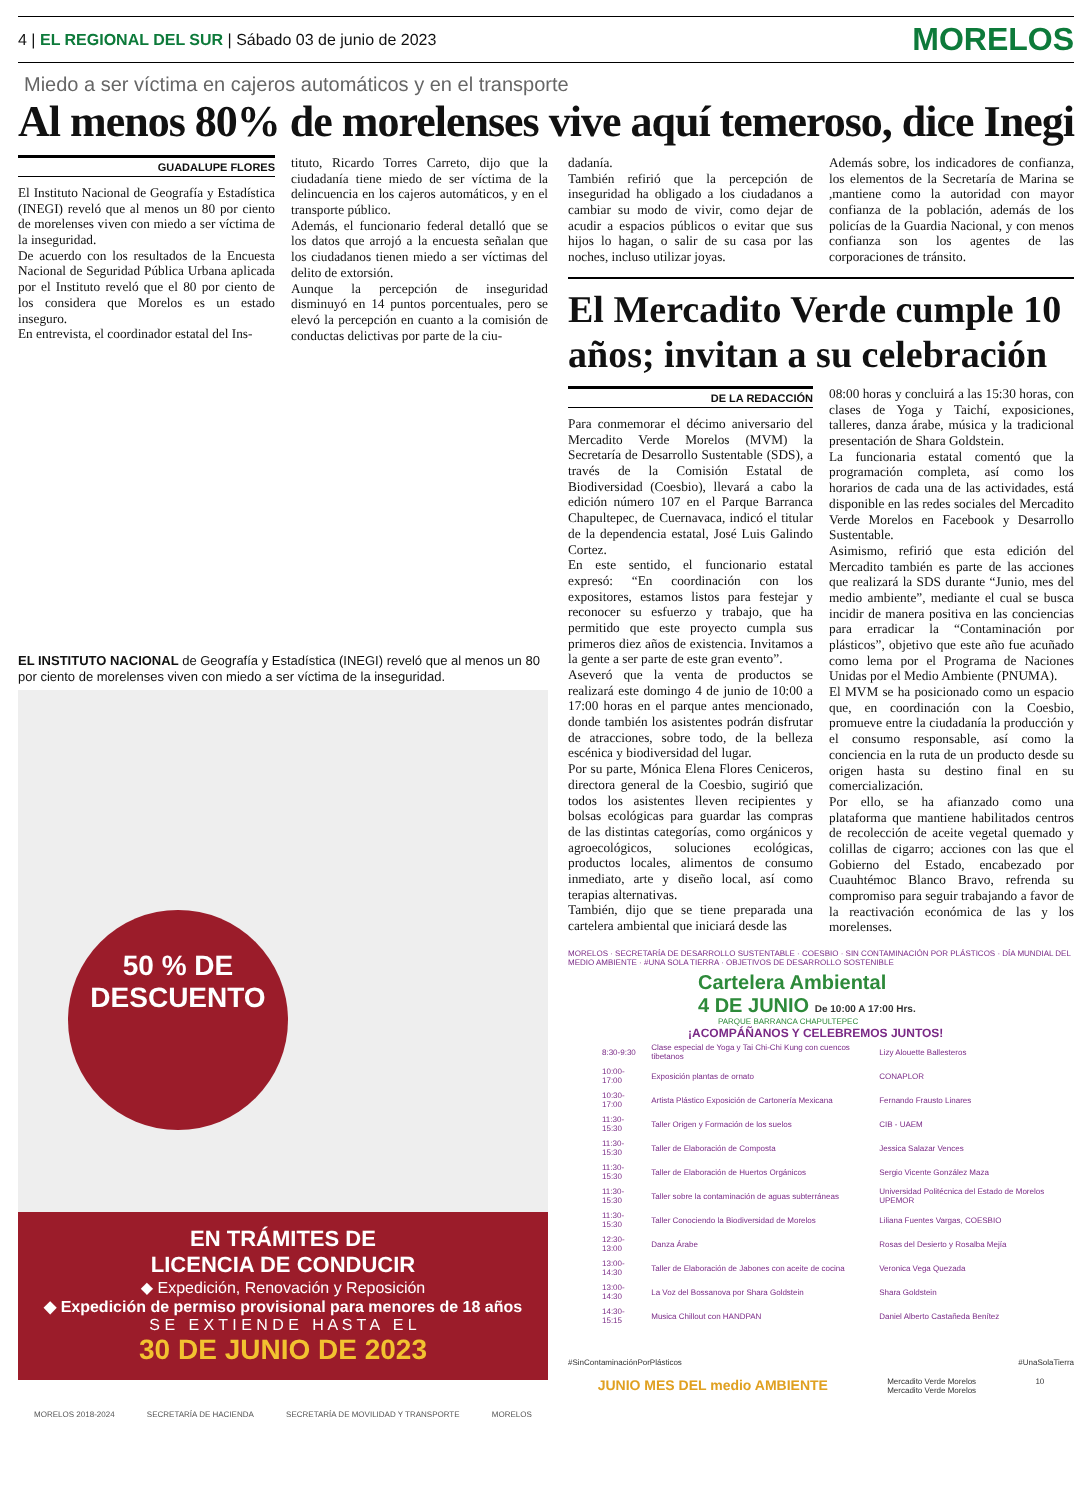4 | EL REGIONAL DEL SUR | Sábado 03 de junio de 2023
MORELOS
Miedo a ser víctima en cajeros automáticos y en el transporte
Al menos 80% de morelenses vive aquí temeroso, dice Inegi
GUADALUPE FLORES
El Instituto Nacional de Geografía y Estadística (INEGI) reveló que al menos un 80 por ciento de morelenses viven con miedo a ser víctima de la inseguridad.
De acuerdo con los resultados de la Encuesta Nacional de Seguridad Pública Urbana aplicada por el Instituto reveló que el 80 por ciento de los considera que Morelos es un estado inseguro.
En entrevista, el coordinador estatal del Ins-
tituto, Ricardo Torres Carreto, dijo que la ciudadanía tiene miedo de ser víctima de la delincuencia en los cajeros automáticos, y en el transporte público.
Además, el funcionario federal detalló que se los datos que arrojó a la encuesta señalan que los ciudadanos tienen miedo a ser víctimas del delito de extorsión.
Aunque la percepción de inseguridad disminuyó en 14 puntos porcentuales, pero se elevó la percepción en cuanto a la comisión de conductas delictivas por parte de la ciu-
EL INSTITUTO NACIONAL de Geografía y Estadística (INEGI) reveló que al menos un 80 por ciento de morelenses viven con miedo a ser víctima de la inseguridad.
50 % DE
DESCUENTO
EN TRÁMITES DE
LICENCIA DE CONDUCIR
◆ Expedición, Renovación y Reposición
◆ Expedición de permiso provisional para menores de 18 años
S E E X T I E N D E H A S T A E L
30 DE JUNIO DE 2023
MORELOS 2018-2024 SECRETARÍA DE HACIENDA SECRETARÍA DE MOVILIDAD Y TRANSPORTE MORELOS
dadanía.
También refirió que la percepción de inseguridad ha obligado a los ciudadanos a cambiar su modo de vivir, como dejar de acudir a espacios públicos o evitar que sus hijos lo hagan, o salir de su casa por las noches, incluso utilizar joyas.
Además sobre, los indicadores de confianza, los elementos de la Secretaría de Marina se ,mantiene como la autoridad con mayor confianza de la población, además de los policías de la Guardia Nacional, y con menos confianza son los agentes de las corporaciones de tránsito.
El Mercadito Verde cumple 10 años; invitan a su celebración
DE LA REDACCIÓN
Para conmemorar el décimo aniversario del Mercadito Verde Morelos (MVM) la Secretaría de Desarrollo Sustentable (SDS), a través de la Comisión Estatal de Biodiversidad (Coesbio), llevará a cabo la edición número 107 en el Parque Barranca Chapultepec, de Cuernavaca, indicó el titular de la dependencia estatal, José Luis Galindo Cortez.
En este sentido, el funcionario estatal expresó: “En coordinación con los expositores, estamos listos para festejar y reconocer su esfuerzo y trabajo, que ha permitido que este proyecto cumpla sus primeros diez años de existencia. Invitamos a la gente a ser parte de este gran evento”.
Aseveró que la venta de productos se realizará este domingo 4 de junio de 10:00 a 17:00 horas en el parque antes mencionado, donde también los asistentes podrán disfrutar de atracciones, sobre todo, de la belleza escénica y biodiversidad del lugar.
Por su parte, Mónica Elena Flores Ceniceros, directora general de la Coesbio, sugirió que todos los asistentes lleven recipientes y bolsas ecológicas para guardar las compras de las distintas categorías, como orgánicos y agroecológicos, soluciones ecológicas, productos locales, alimentos de consumo inmediato, arte y diseño local, así como terapias alternativas.
También, dijo que se tiene preparada una cartelera ambiental que iniciará desde las
08:00 horas y concluirá a las 15:30 horas, con clases de Yoga y Taichí, exposiciones, talleres, danza árabe, música y la tradicional presentación de Shara Goldstein.
La funcionaria estatal comentó que la programación completa, así como los horarios de cada una de las actividades, está disponible en las redes sociales del Mercadito Verde Morelos en Facebook y Desarrollo Sustentable.
Asimismo, refirió que esta edición del Mercadito también es parte de las acciones que realizará la SDS durante “Junio, mes del medio ambiente”, mediante el cual se busca incidir de manera positiva en las conciencias para erradicar la “Contaminación por plásticos”, objetivo que este año fue acuñado como lema por el Programa de Naciones Unidas por el Medio Ambiente (PNUMA).
El MVM se ha posicionado como un espacio que, en coordinación con la Coesbio, promueve entre la ciudadanía la producción y el consumo responsable, así como la conciencia en la ruta de un producto desde su origen hasta su destino final en su comercialización.
Por ello, se ha afianzado como una plataforma que mantiene habilitados centros de recolección de aceite vegetal quemado y colillas de cigarro; acciones con las que el Gobierno del Estado, encabezado por Cuauhtémoc Blanco Bravo, refrenda su compromiso para seguir trabajando a favor de la reactivación económica de las y los morelenses.
MORELOS · SECRETARÍA DE DESARROLLO SUSTENTABLE · COESBIO · SIN CONTAMINACIÓN POR PLÁSTICOS · DÍA MUNDIAL DEL MEDIO AMBIENTE · #UNA SOLA TIERRA · OBJETIVOS DE DESARROLLO SOSTENIBLE
Cartelera Ambiental
4 DE JUNIO De 10:00 A 17:00 Hrs.
PARQUE BARRANCA CHAPULTEPEC
¡ACOMPÁÑANOS Y CELEBREMOS JUNTOS!
| 8:30-9:30 | Clase especial de Yoga y Tai Chi-Chi Kung con cuencos tibetanos | Lizy Alouette Ballesteros |
| 10:00-17:00 | Exposición plantas de ornato | CONAPLOR |
| 10:30-17:00 | Artista Plástico Exposición de Cartonería Mexicana | Fernando Frausto Linares |
| 11:30-15:30 | Taller Origen y Formación de los suelos | CIB - UAEM |
| 11:30-15:30 | Taller de Elaboración de Composta | Jessica Salazar Vences |
| 11:30-15:30 | Taller de Elaboración de Huertos Orgánicos | Sergio Vicente González Maza |
| 11:30-15:30 | Taller sobre la contaminación de aguas subterráneas | Universidad Politécnica del Estado de Morelos UPEMOR |
| 11:30-15:30 | Taller Conociendo la Biodiversidad de Morelos | Liliana Fuentes Vargas, COESBIO |
| 12:30-13:00 | Danza Árabe | Rosas del Desierto y Rosalba Mejía |
| 13:00-14:30 | Taller de Elaboración de Jabones con aceite de cocina | Veronica Vega Quezada |
| 13:00-14:30 | La Voz del Bossanova por Shara Goldstein | Shara Goldstein |
| 14:30-15:15 | Musica Chillout con HANDPAN | Daniel Alberto Castañeda Benítez |
#SinContaminaciónPorPlásticos #UnaSolaTierra
JUNIO MES DEL medio AMBIENTE Mercadito Verde Morelos
Mercadito Verde Morelos 10